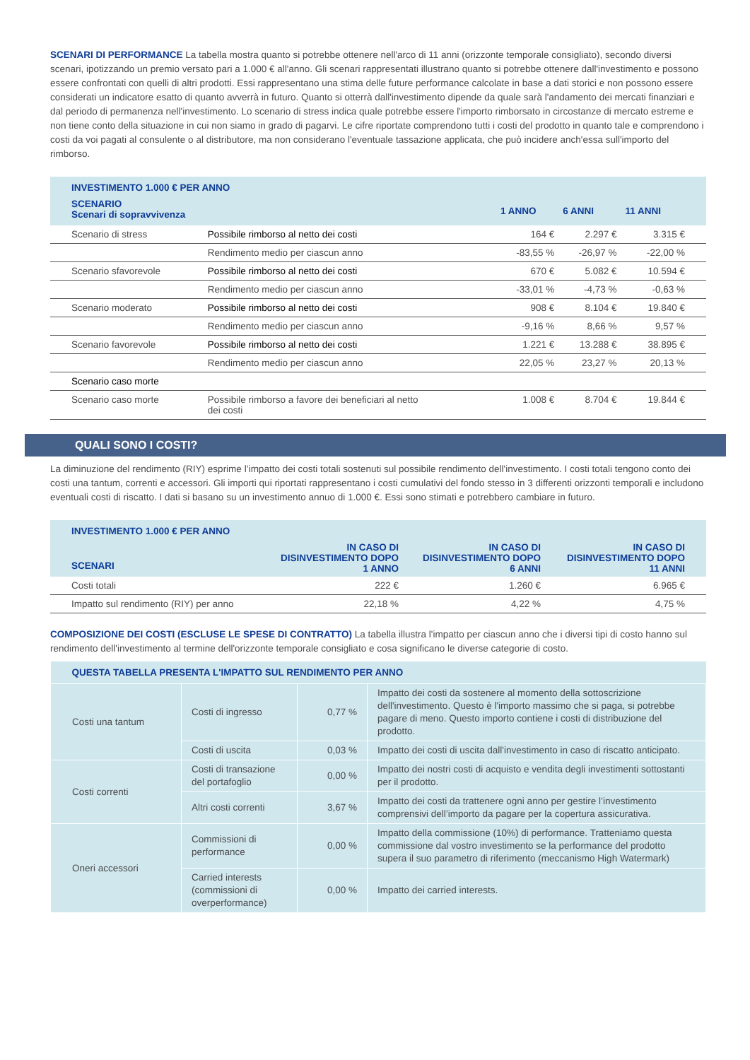SCENARI DI PERFORMANCE La tabella mostra quanto si potrebbe ottenere nell'arco di 11 anni (orizzonte temporale consigliato), secondo diversi scenari, ipotizzando un premio versato pari a 1.000 € all'anno. Gli scenari rappresentati illustrano quanto si potrebbe ottenere dall'investimento e possono essere confrontati con quelli di altri prodotti. Essi rappresentano una stima delle future performance calcolate in base a dati storici e non possono essere considerati un indicatore esatto di quanto avverrà in futuro. Quanto si otterrà dall'investimento dipende da quale sarà l'andamento dei mercati finanziari e dal periodo di permanenza nell'investimento. Lo scenario di stress indica quale potrebbe essere l'importo rimborsato in circostanze di mercato estreme e non tiene conto della situazione in cui non siamo in grado di pagarvi. Le cifre riportate comprendono tutti i costi del prodotto in quanto tale e comprendono i costi da voi pagati al consulente o al distributore, ma non considerano l'eventuale tassazione applicata, che può incidere anch'essa sull'importo del rimborso.
| INVESTIMENTO 1.000 € PER ANNO | | | | |
| --- | --- | --- | --- | --- |
| SCENARIO Scenari di sopravvivenza | | 1 ANNO | 6 ANNI | 11 ANNI |
| Scenario di stress | Possibile rimborso al netto dei costi | 164 € | 2.297 € | 3.315 € |
| | Rendimento medio per ciascun anno | -83,55 % | -26,97 % | -22,00 % |
| Scenario sfavorevole | Possibile rimborso al netto dei costi | 670 € | 5.082 € | 10.594 € |
| | Rendimento medio per ciascun anno | -33,01 % | -4,73 % | -0,63 % |
| Scenario moderato | Possibile rimborso al netto dei costi | 908 € | 8.104 € | 19.840 € |
| | Rendimento medio per ciascun anno | -9,16 % | 8,66 % | 9,57 % |
| Scenario favorevole | Possibile rimborso al netto dei costi | 1.221 € | 13.288 € | 38.895 € |
| | Rendimento medio per ciascun anno | 22,05 % | 23,27 % | 20,13 % |
| Scenario caso morte | | | | |
| Scenario caso morte | Possibile rimborso a favore dei beneficiari al netto dei costi | 1.008 € | 8.704 € | 19.844 € |
QUALI SONO I COSTI?
La diminuzione del rendimento (RIY) esprime l’impatto dei costi totali sostenuti sul possibile rendimento dell'investimento. I costi totali tengono conto dei costi una tantum, correnti e accessori. Gli importi qui riportati rappresentano i costi cumulativi del fondo stesso in 3 differenti orizzonti temporali e includono eventuali costi di riscatto. I dati si basano su un investimento annuo di 1.000 €. Essi sono stimati e potrebbero cambiare in futuro.
| INVESTIMENTO 1.000 € PER ANNO | | | |
| --- | --- | --- | --- |
| SCENARI | IN CASO DI DISINVESTIMENTO DOPO 1 ANNO | IN CASO DI DISINVESTIMENTO DOPO 6 ANNI | IN CASO DI DISINVESTIMENTO DOPO 11 ANNI |
| Costi totali | 222 € | 1.260 € | 6.965 € |
| Impatto sul rendimento (RIY) per anno | 22,18 % | 4,22 % | 4,75 % |
COMPOSIZIONE DEI COSTI (ESCLUSE LE SPESE DI CONTRATTO) La tabella illustra l'impatto per ciascun anno che i diversi tipi di costo hanno sul rendimento dell'investimento al termine dell'orizzonte temporale consigliato e cosa significano le diverse categorie di costo.
| QUESTA TABELLA PRESENTA L'IMPATTO SUL RENDIMENTO PER ANNO | | | |
| --- | --- | --- | --- |
| Costi una tantum | Costi di ingresso | 0,77 % | Impatto dei costi da sostenere al momento della sottoscrizione dell'investimento. Questo è l'importo massimo che si paga, si potrebbe pagare di meno. Questo importo contiene i costi di distribuzione del prodotto. |
| | Costi di uscita | 0,03 % | Impatto dei costi di uscita dall'investimento in caso di riscatto anticipato. |
| Costi correnti | Costi di transazione del portafoglio | 0,00 % | Impatto dei nostri costi di acquisto e vendita degli investimenti sottostanti per il prodotto. |
| | Altri costi correnti | 3,67 % | Impatto dei costi da trattenere ogni anno per gestire l’investimento comprensivi dell’importo da pagare per la copertura assicurativa. |
| Oneri accessori | Commissioni di performance | 0,00 % | Impatto della commissione (10%) di performance. Tratteniamo questa commissione dal vostro investimento se la performance del prodotto supera il suo parametro di riferimento (meccanismo High Watermark) |
| | Carried interests (commissioni di overperformance) | 0,00 % | Impatto dei carried interests. |